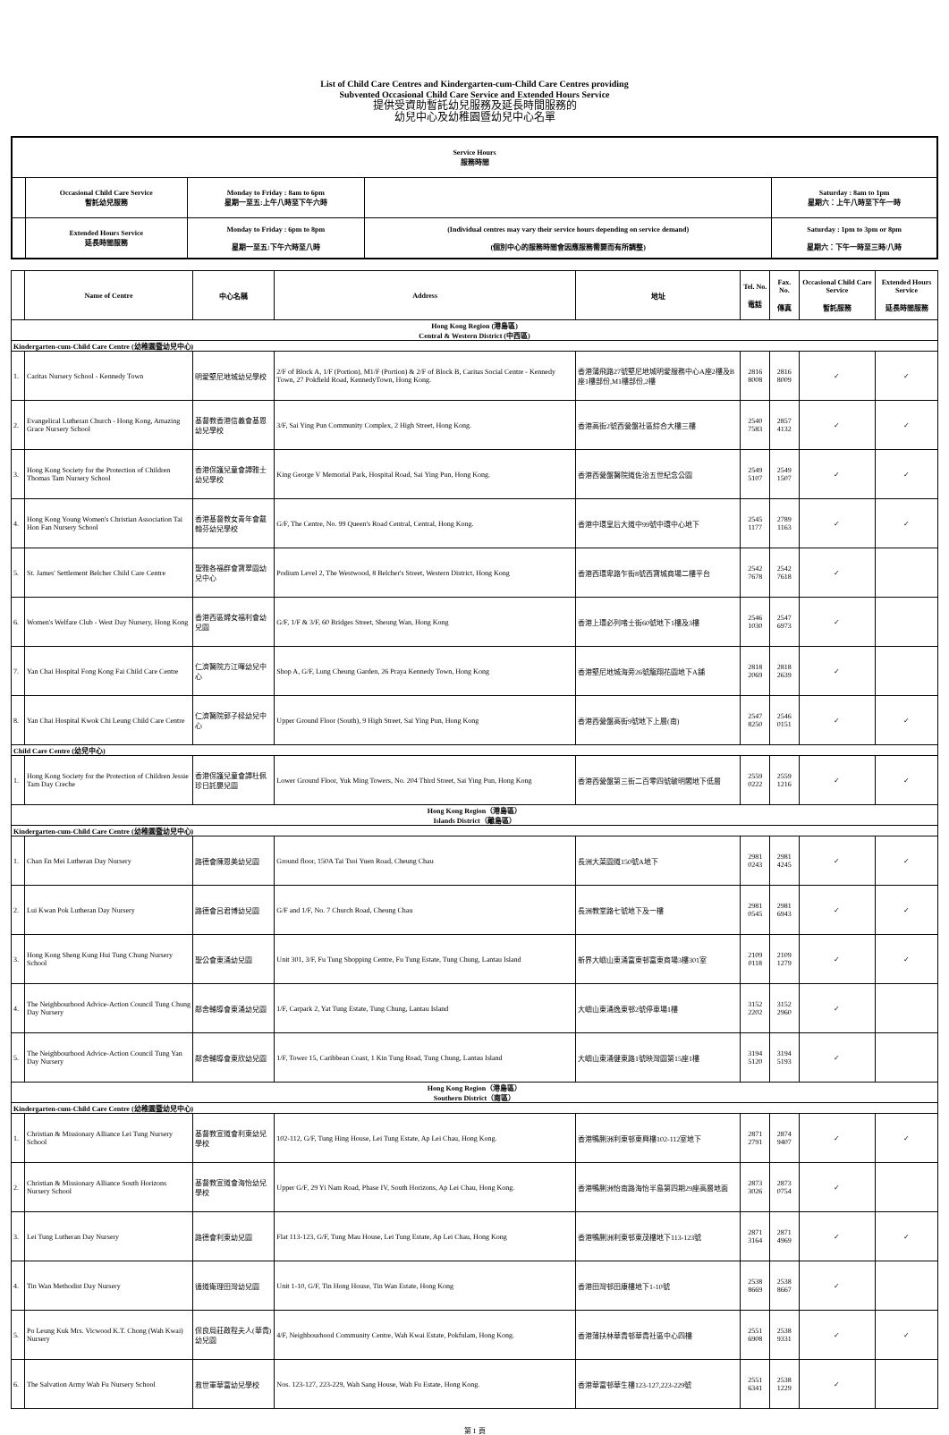List of Child Care Centres and Kindergarten-cum-Child Care Centres providing
Subvented Occasional Child Care Service and Extended Hours Service
提供受資助暫託幼兒服務及延長時間服務的
幼兒中心及幼稚園暨幼兒中心名單
| Service Hours 服務時間 | | | | |
| | Occasional Child Care Service 暫託幼兒服務 | Monday to Friday : 8am to 6pm 星期一至五:上午八時至下午六時 | | Saturday : 8am to 1pm 星期六：上午八時至下午一時 |
| | Extended Hours Service 延長時間服務 | Monday to Friday : 6pm to 8pm 星期一至五:下午六時至八時 | (Individual centres may vary their service hours depending on service demand) (個別中心的服務時間會因應服務需要而有所調整) | Saturday : 1pm to 3pm or 8pm 星期六：下午一時至三時/八時 |
| | Name of Centre | 中心名稱 | Address | 地址 | Tel. No. 電話 | Fax. No. 傳真 | Occasional Child Care Service 暫託服務 | Extended Hours Service 延長時間服務 |
| --- | --- | --- | --- | --- | --- | --- | --- | --- |
| Hong Kong Region (港島區) Central & Western District (中西區) | | | | | | | | |
| Kindergarten-cum-Child Care Centre (幼稚園暨幼兒中心) | | | | | | | | |
| 1. | Caritas Nursery School - Kennedy Town | 明愛堅尼地城幼兒學校 | 2/F of Block A, 1/F (Portion), M1/F (Portion) & 2/F of Block B, Caritas Social Centre - Kennedy Town, 27 Pokfield Road, KennedyTown, Hong Kong. | 香港蒲飛路27號堅尼地城明愛服務中心A座2樓及B座1樓部份,M1樓部份,2樓 | 2816 8008 | 2816 8009 | ✓ | ✓ |
| 2. | Evangelical Lutheran Church - Hong Kong, Amazing Grace Nursery School | 基督教香港信義會基恩幼兒學校 | 3/F, Sai Ying Pun Community Complex, 2 High Street, Hong Kong. | 香港高街2號西營盤社區綜合大樓三樓 | 2540 7583 | 2857 4132 | ✓ | ✓ |
| 3. | Hong Kong Society for the Protection of Children Thomas Tam Nursery School | 香港保護兒童會譚雅士幼兒學校 | King George V Memorial Park, Hospital Road, Sai Ying Pun, Hong Kong. | 香港西營盤醫院道佐治五世紀念公園 | 2549 5107 | 2549 1507 | ✓ | ✓ |
| 4. | Hong Kong Young Women's Christian Association Tai Hon Fan Nursery School | 香港基督教女青年會戴翰芬幼兒學校 | G/F, The Centre, No. 99 Queen's Road Central, Central, Hong Kong. | 香港中環皇后大道中99號中環中心地下 | 2545 1177 | 2789 1163 | ✓ | ✓ |
| 5. | St. James' Settlement Belcher Child Care Centre | 聖雅各福群會寶翠園幼兒中心 | Podium Level 2, The Westwood, 8 Belcher's Street, Western District, Hong Kong | 香港西環卑路乍街8號西寶城商場二樓平台 | 2542 7678 | 2542 7618 | ✓ | |
| 6. | Women's Welfare Club - West Day Nursery, Hong Kong | 香港西區婦女福利會幼兒園 | G/F, 1/F & 3/F, 60 Bridges Street, Sheung Wan, Hong Kong | 香港上環必列啫士街60號地下1樓及3樓 | 2546 1030 | 2547 6973 | ✓ | |
| 7. | Yan Chai Hospital Fong Kong Fai Child Care Centre | 仁濟醫院方江暉幼兒中心 | Shop A, G/F, Lung Cheung Garden, 26 Praya Kennedy Town, Hong Kong | 香港堅尼地城海旁26號龍翔花園地下A舖 | 2818 2069 | 2818 2639 | ✓ | |
| 8. | Yan Chai Hospital Kwok Chi Leung Child Care Centre | 仁濟醫院郭子樑幼兒中心 | Upper Ground Floor (South), 9 High Street, Sai Ying Pun, Hong Kong | 香港西營盤高街9號地下上層(南) | 2547 8250 | 2546 0151 | ✓ | ✓ |
| Child Care Centre (幼兒中心) | | | | | | | | |
| 1. | Hong Kong Society for the Protection of Children Jessie Tam Day Creche | 香港保護兒童會譚杜佩珍日託嬰兒園 | Lower Ground Floor, Yuk Ming Towers, No. 204 Third Street, Sai Ying Pun, Hong Kong | 香港西營盤第三街二百零四號毓明閣地下低層 | 2559 0222 | 2559 1216 | ✓ | ✓ |
| Hong Kong Region（港島區） Islands District（離島區） | | | | | | | | |
| Kindergarten-cum-Child Care Centre (幼稚園暨幼兒中心) | | | | | | | | |
| 1. | Chan En Mei Lutheran Day Nursery | 路德會陳恩美幼兒園 | Ground floor, 150A Tai Tsoi Yuen Road, Cheung Chau | 長洲大菜園道150號A地下 | 2981 0243 | 2981 4245 | ✓ | ✓ |
| 2. | Lui Kwan Pok Lutheran Day Nursery | 路德會呂君博幼兒園 | G/F and 1/F, No. 7 Church Road, Cheung Chau | 長洲教堂路七號地下及一樓 | 2981 0545 | 2981 6943 | ✓ | ✓ |
| 3. | Hong Kong Sheng Kung Hui Tung Chung Nursery School | 聖公會東涌幼兒園 | Unit 301, 3/F, Fu Tung Shopping Centre, Fu Tung Estate, Tung Chung, Lantau Island | 新界大嶼山東涌富東邨富東商場3樓301室 | 2109 0118 | 2109 1279 | ✓ | ✓ |
| 4. | The Neighbourhood Advice-Action Council Tung Chung Day Nursery | 鄰舍輔導會東涌幼兒園 | 1/F, Carpark 2, Yat Tung Estate, Tung Chung, Lantau Island | 大嶼山東涌逸東邨2號停車場1樓 | 3152 2202 | 3152 2960 | ✓ | |
| 5. | The Neighbourhood Advice-Action Council Tung Yan Day Nursery | 鄰舍輔導會東欣幼兒園 | 1/F, Tower 15, Caribbean Coast, 1 Kin Tung Road, Tung Chung, Lantau Island | 大嶼山東涌健東路1號映灣園第15座1樓 | 3194 5120 | 3194 5193 | ✓ | |
| Hong Kong Region（港島區） Southern District（南區） | | | | | | | | |
| Kindergarten-cum-Child Care Centre (幼稚園暨幼兒中心) | | | | | | | | |
| 1. | Christian & Missionary Alliance Lei Tung Nursery School | 基督教宣道會利東幼兒學校 | 102-112, G/F, Tung Hing House, Lei Tung Estate, Ap Lei Chau, Hong Kong. | 香港鴨脷洲利東邨東興樓102-112室地下 | 2871 2791 | 2874 9407 | ✓ | ✓ |
| 2. | Christian & Missionary Alliance South Horizons Nursery School | 基督教宣道會海怡幼兒學校 | Upper G/F, 29 Yi Nam Road, Phase IV, South Horizons, Ap Lei Chau, Hong Kong. | 香港鴨脷洲怡南路海怡半島第四期29座高層地面 | 2873 3026 | 2873 0754 | ✓ | |
| 3. | Lei Tung Lutheran Day Nursery | 路德會利東幼兒園 | Flat 113-123, G/F, Tung Mau House, Lei Tung Estate, Ap Lei Chau, Hong Kong | 香港鴨脷洲利東邨東茂樓地下113-123號 | 2871 3164 | 2871 4969 | ✓ | ✓ |
| 4. | Tin Wan Methodist Day Nursery | 循道衛理田灣幼兒園 | Unit 1-10, G/F, Tin Hong House, Tin Wan Estate, Hong Kong | 香港田灣邨田康樓地下1-10號 | 2538 8669 | 2538 8667 | ✓ | |
| 5. | Po Leung Kuk Mrs. Vicwood K.T. Chong (Wah Kwai) Nursery | 保良局莊啟程夫人(華貴)幼兒園 | 4/F, Neighbourhood Community Centre, Wah Kwai Estate, Pokfulam, Hong Kong. | 香港薄扶林華貴邨華貴社區中心四樓 | 2551 6908 | 2538 9331 | ✓ | ✓ |
| 6. | The Salvation Army Wah Fu Nursery School | 救世軍華富幼兒學校 | Nos. 123-127, 223-229, Wah Sang House, Wah Fu Estate, Hong Kong. | 香港華富邨華生樓123-127,223-229號 | 2551 6341 | 2538 1229 | ✓ | |
第 1 頁